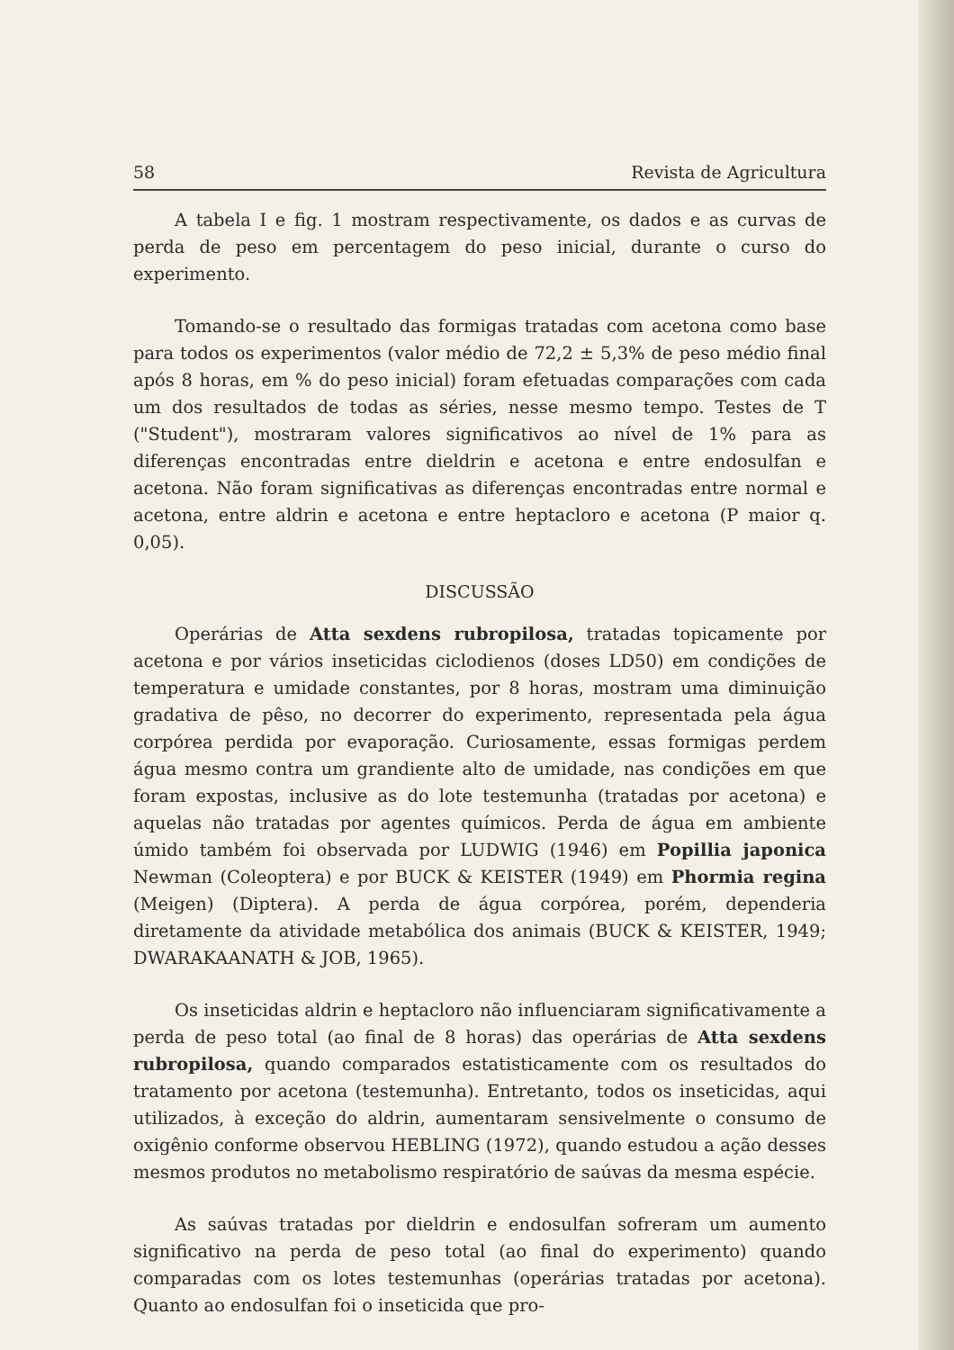58 Revista de Agricultura
A tabela I e fig. 1 mostram respectivamente, os dados e as curvas de perda de peso em percentagem do peso inicial, durante o curso do experimento.
Tomando-se o resultado das formigas tratadas com acetona como base para todos os experimentos (valor médio de 72,2 ± 5,3% de peso médio final após 8 horas, em % do peso inicial) foram efetuadas comparações com cada um dos resultados de todas as séries, nesse mesmo tempo. Testes de T ("Student"), mostraram valores significativos ao nível de 1% para as diferenças encontradas entre dieldrin e acetona e entre endosulfan e acetona. Não foram significativas as diferenças encontradas entre normal e acetona, entre aldrin e acetona e entre heptacloro e acetona (P maior q. 0,05).
DISCUSSÃO
Operárias de Atta sexdens rubropilosa, tratadas topicamente por acetona e por vários inseticidas ciclodienos (doses LD50) em condições de temperatura e umidade constantes, por 8 horas, mostram uma diminuição gradativa de pêso, no decorrer do experimento, representada pela água corpórea perdida por evaporação. Curiosamente, essas formigas perdem água mesmo contra um grandiente alto de umidade, nas condições em que foram expostas, inclusive as do lote testemunha (tratadas por acetona) e aquelas não tratadas por agentes químicos. Perda de água em ambiente úmido também foi observada por LUDWIG (1946) em Popillia japonica Newman (Coleoptera) e por BUCK & KEISTER (1949) em Phormia regina (Meigen) (Diptera). A perda de água corpórea, porém, dependeria diretamente da atividade metabólica dos animais (BUCK & KEISTER, 1949; DWARAKAANATH & JOB, 1965).
Os inseticidas aldrin e heptacloro não influenciaram significativamente a perda de peso total (ao final de 8 horas) das operárias de Atta sexdens rubropilosa, quando comparados estatisticamente com os resultados do tratamento por acetona (testemunha). Entretanto, todos os inseticidas, aqui utilizados, à exceção do aldrin, aumentaram sensivelmente o consumo de oxigênio conforme observou HEBLING (1972), quando estudou a ação desses mesmos produtos no metabolismo respiratório de saúvas da mesma espécie.
As saúvas tratadas por dieldrin e endosulfan sofreram um aumento significativo na perda de peso total (ao final do experimento) quando comparadas com os lotes testemunhas (operárias tratadas por acetona). Quanto ao endosulfan foi o inseticida que pro-